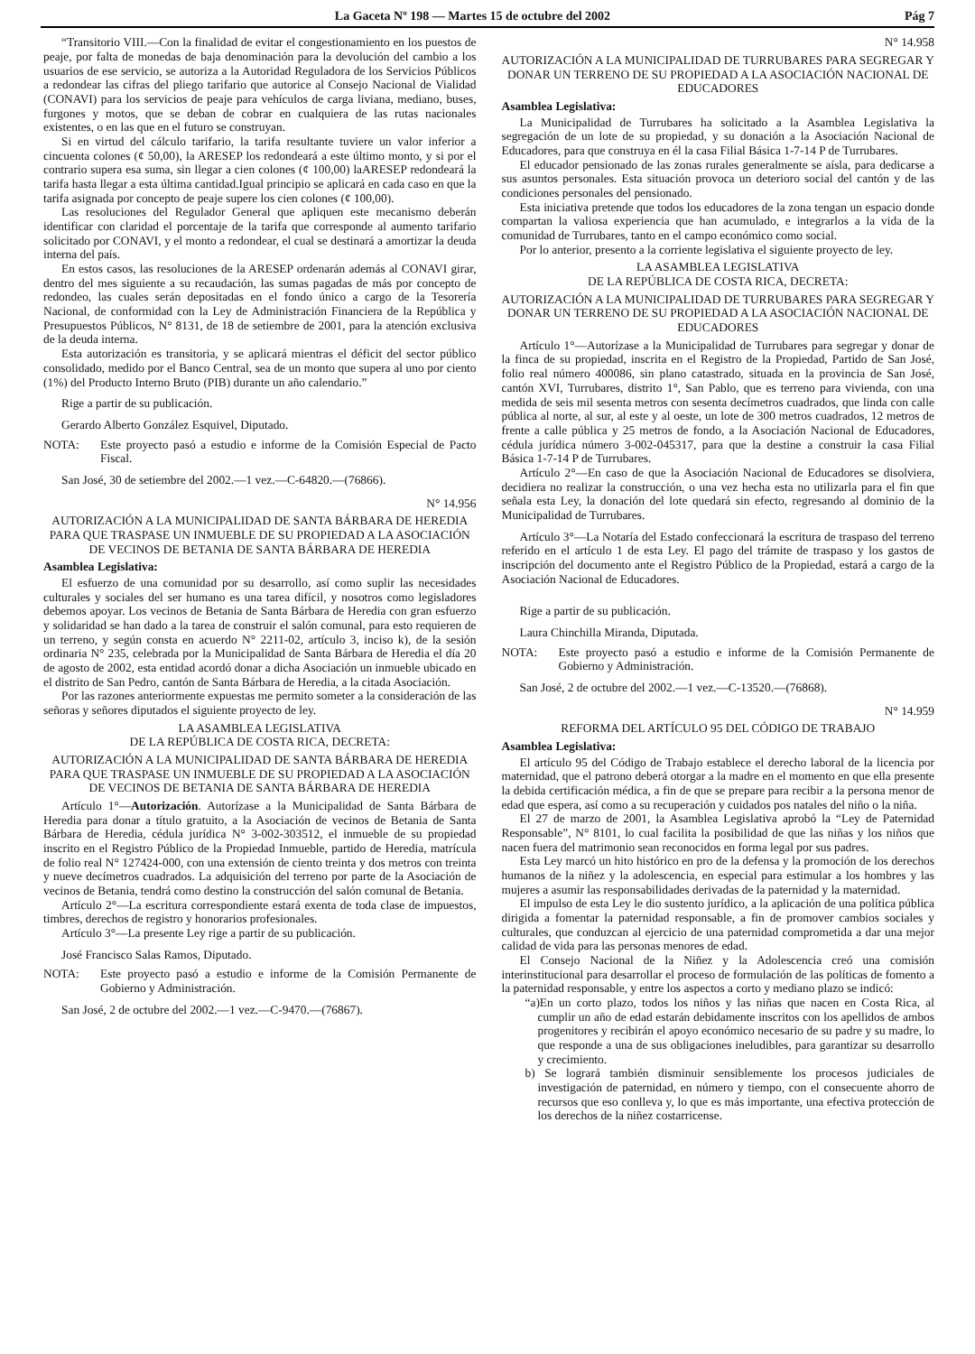La Gaceta Nº 198 — Martes 15 de octubre del 2002 Pág 7
“Transitorio VIII.—Con la finalidad de evitar el congestionamiento en los puestos de peaje, por falta de monedas de baja denominación para la devolución del cambio a los usuarios de ese servicio, se autoriza a la Autoridad Reguladora de los Servicios Públicos a redondear las cifras del pliego tarifario que autorice al Consejo Nacional de Vialidad (CONAVI) para los servicios de peaje para vehículos de carga liviana, mediano, buses, furgones y motos, que se deban de cobrar en cualquiera de las rutas nacionales existentes, o en las que en el futuro se construyan.
Si en virtud del cálculo tarifario, la tarifa resultante tuviere un valor inferior a cincuenta colones (¢ 50,00), la ARESEP los redondeará a este último monto, y si por el contrario supera esa suma, sin llegar a cien colones (¢ 100,00) laARESEP redondeará la tarifa hasta llegar a esta última cantidad.Igual principio se aplicará en cada caso en que la tarifa asignada por concepto de peaje supere los cien colones (¢ 100,00).
Las resoluciones del Regulador General que apliquen este mecanismo deberán identificar con claridad el porcentaje de la tarifa que corresponde al aumento tarifario solicitado por CONAVI, y el monto a redondear, el cual se destinará a amortizar la deuda interna del país.
En estos casos, las resoluciones de la ARESEP ordenarán además al CONAVI girar, dentro del mes siguiente a su recaudación, las sumas pagadas de más por concepto de redondeo, las cuales serán depositadas en el fondo único a cargo de la Tesorería Nacional, de conformidad con la Ley de Administración Financiera de la República y Presupuestos Públicos, N° 8131, de 18 de setiembre de 2001, para la atención exclusiva de la deuda interna.
Esta autorización es transitoria, y se aplicará mientras el déficit del sector público consolidado, medido por el Banco Central, sea de un monto que supera al uno por ciento (1%) del Producto Interno Bruto (PIB) durante un año calendario.”
Rige a partir de su publicación.
Gerardo Alberto González Esquivel, Diputado.
NOTA: Este proyecto pasó a estudio e informe de la Comisión Especial de Pacto Fiscal.
San José, 30 de setiembre del 2002.—1 vez.—C-64820.—(76866).
N° 14.956
AUTORIZACIÓN A LA MUNICIPALIDAD DE SANTA BÁRBARA DE HEREDIA PARA QUE TRASPASE UN INMUEBLE DE SU PROPIEDAD A LA ASOCIACIÓN DE VECINOS DE BETANIA DE SANTA BÁRBARA DE HEREDIA
Asamblea Legislativa:
El esfuerzo de una comunidad por su desarrollo, así como suplir las necesidades culturales y sociales del ser humano es una tarea difícil, y nosotros como legisladores debemos apoyar. Los vecinos de Betania de Santa Bárbara de Heredia con gran esfuerzo y solidaridad se han dado a la tarea de construir el salón comunal, para esto requieren de un terreno, y según consta en acuerdo N° 2211-02, artículo 3, inciso k), de la sesión ordinaria N° 235, celebrada por la Municipalidad de Santa Bárbara de Heredia el día 20 de agosto de 2002, esta entidad acordó donar a dicha Asociación un inmueble ubicado en el distrito de San Pedro, cantón de Santa Bárbara de Heredia, a la citada Asociación.
Por las razones anteriormente expuestas me permito someter a la consideración de las señoras y señores diputados el siguiente proyecto de ley.
LA ASAMBLEA LEGISLATIVA
DE LA REPÚBLICA DE COSTA RICA, DECRETA:
AUTORIZACIÓN A LA MUNICIPALIDAD DE SANTA BÁRBARA DE HEREDIA PARA QUE TRASPASE UN INMUEBLE DE SU PROPIEDAD A LA ASOCIACIÓN DE VECINOS DE BETANIA DE SANTA BÁRBARA DE HEREDIA
Artículo 1°—Autorización. Autorízase a la Municipalidad de Santa Bárbara de Heredia para donar a título gratuito, a la Asociación de vecinos de Betania de Santa Bárbara de Heredia, cédula jurídica N° 3-002-303512, el inmueble de su propiedad inscrito en el Registro Público de la Propiedad Inmueble, partido de Heredia, matrícula de folio real N° 127424-000, con una extensión de ciento treinta y dos metros con treinta y nueve decímetros cuadrados. La adquisición del terreno por parte de la Asociación de vecinos de Betania, tendrá como destino la construcción del salón comunal de Betania.
Artículo 2°—La escritura correspondiente estará exenta de toda clase de impuestos, timbres, derechos de registro y honorarios profesionales.
Artículo 3°—La presente Ley rige a partir de su publicación.
José Francisco Salas Ramos, Diputado.
NOTA: Este proyecto pasó a estudio e informe de la Comisión Permanente de Gobierno y Administración.
San José, 2 de octubre del 2002.—1 vez.—C-9470.—(76867).
N° 14.958
AUTORIZACIÓN A LA MUNICIPALIDAD DE TURRUBARES PARA SEGREGAR Y DONAR UN TERRENO DE SU PROPIEDAD A LA ASOCIACIÓN NACIONAL DE EDUCADORES
Asamblea Legislativa:
La Municipalidad de Turrubares ha solicitado a la Asamblea Legislativa la segregación de un lote de su propiedad, y su donación a la Asociación Nacional de Educadores, para que construya en él la casa Filial Básica 1-7-14 P de Turrubares.
El educador pensionado de las zonas rurales generalmente se aísla, para dedicarse a sus asuntos personales. Esta situación provoca un deterioro social del cantón y de las condiciones personales del pensionado.
Esta iniciativa pretende que todos los educadores de la zona tengan un espacio donde compartan la valiosa experiencia que han acumulado, e integrarlos a la vida de la comunidad de Turrubares, tanto en el campo económico como social.
Por lo anterior, presento a la corriente legislativa el siguiente proyecto de ley.
LA ASAMBLEA LEGISLATIVA
DE LA REPÚBLICA DE COSTA RICA, DECRETA:
AUTORIZACIÓN A LA MUNICIPALIDAD DE TURRUBARES PARA SEGREGAR Y DONAR UN TERRENO DE SU PROPIEDAD A LA ASOCIACIÓN NACIONAL DE EDUCADORES
Artículo 1°—Autorízase a la Municipalidad de Turrubares para segregar y donar de la finca de su propiedad, inscrita en el Registro de la Propiedad, Partido de San José, folio real número 400086, sin plano catastrado, situada en la provincia de San José, cantón XVI, Turrubares, distrito 1°, San Pablo, que es terreno para vivienda, con una medida de seis mil sesenta metros con sesenta decímetros cuadrados, que linda con calle pública al norte, al sur, al este y al oeste, un lote de 300 metros cuadrados, 12 metros de frente a calle pública y 25 metros de fondo, a la Asociación Nacional de Educadores, cédula jurídica número 3-002-045317, para que la destine a construir la casa Filial Básica 1-7-14 P de Turrubares.
Artículo 2°—En caso de que la Asociación Nacional de Educadores se disolviera, decidiera no realizar la construcción, o una vez hecha esta no utilizarla para el fin que señala esta Ley, la donación del lote quedará sin efecto, regresando al dominio de la Municipalidad de Turrubares.
Artículo 3°—La Notaría del Estado confeccionará la escritura de traspaso del terreno referido en el artículo 1 de esta Ley. El pago del trámite de traspaso y los gastos de inscripción del documento ante el Registro Público de la Propiedad, estará a cargo de la Asociación Nacional de Educadores.
Rige a partir de su publicación.
Laura Chinchilla Miranda, Diputada.
NOTA: Este proyecto pasó a estudio e informe de la Comisión Permanente de Gobierno y Administración.
San José, 2 de octubre del 2002.—1 vez.—C-13520.—(76868).
N° 14.959
REFORMA DEL ARTÍCULO 95 DEL CÓDIGO DE TRABAJO
Asamblea Legislativa:
El artículo 95 del Código de Trabajo establece el derecho laboral de la licencia por maternidad, que el patrono deberá otorgar a la madre en el momento en que ella presente la debida certificación médica, a fin de que se prepare para recibir a la persona menor de edad que espera, así como a su recuperación y cuidados pos natales del niño o la niña.
El 27 de marzo de 2001, la Asamblea Legislativa aprobó la “Ley de Paternidad Responsable”, N° 8101, lo cual facilita la posibilidad de que las niñas y los niños que nacen fuera del matrimonio sean reconocidos en forma legal por sus padres.
Esta Ley marcó un hito histórico en pro de la defensa y la promoción de los derechos humanos de la niñez y la adolescencia, en especial para estimular a los hombres y las mujeres a asumir las responsabilidades derivadas de la paternidad y la maternidad.
El impulso de esta Ley le dio sustento jurídico, a la aplicación de una política pública dirigida a fomentar la paternidad responsable, a fin de promover cambios sociales y culturales, que conduzcan al ejercicio de una paternidad comprometida a dar una mejor calidad de vida para las personas menores de edad.
El Consejo Nacional de la Niñez y la Adolescencia creó una comisión interinstitucional para desarrollar el proceso de formulación de las políticas de fomento a la paternidad responsable, y entre los aspectos a corto y mediano plazo se indicó:
“a)En un corto plazo, todos los niños y las niñas que nacen en Costa Rica, al cumplir un año de edad estarán debidamente inscritos con los apellidos de ambos progenitores y recibirán el apoyo económico necesario de su padre y su madre, lo que responde a una de sus obligaciones ineludibles, para garantizar su desarrollo y crecimiento.
b) Se logrará también disminuir sensiblemente los procesos judiciales de investigación de paternidad, en número y tiempo, con el consecuente ahorro de recursos que eso conlleva y, lo que es más importante, una efectiva protección de los derechos de la niñez costarricense.